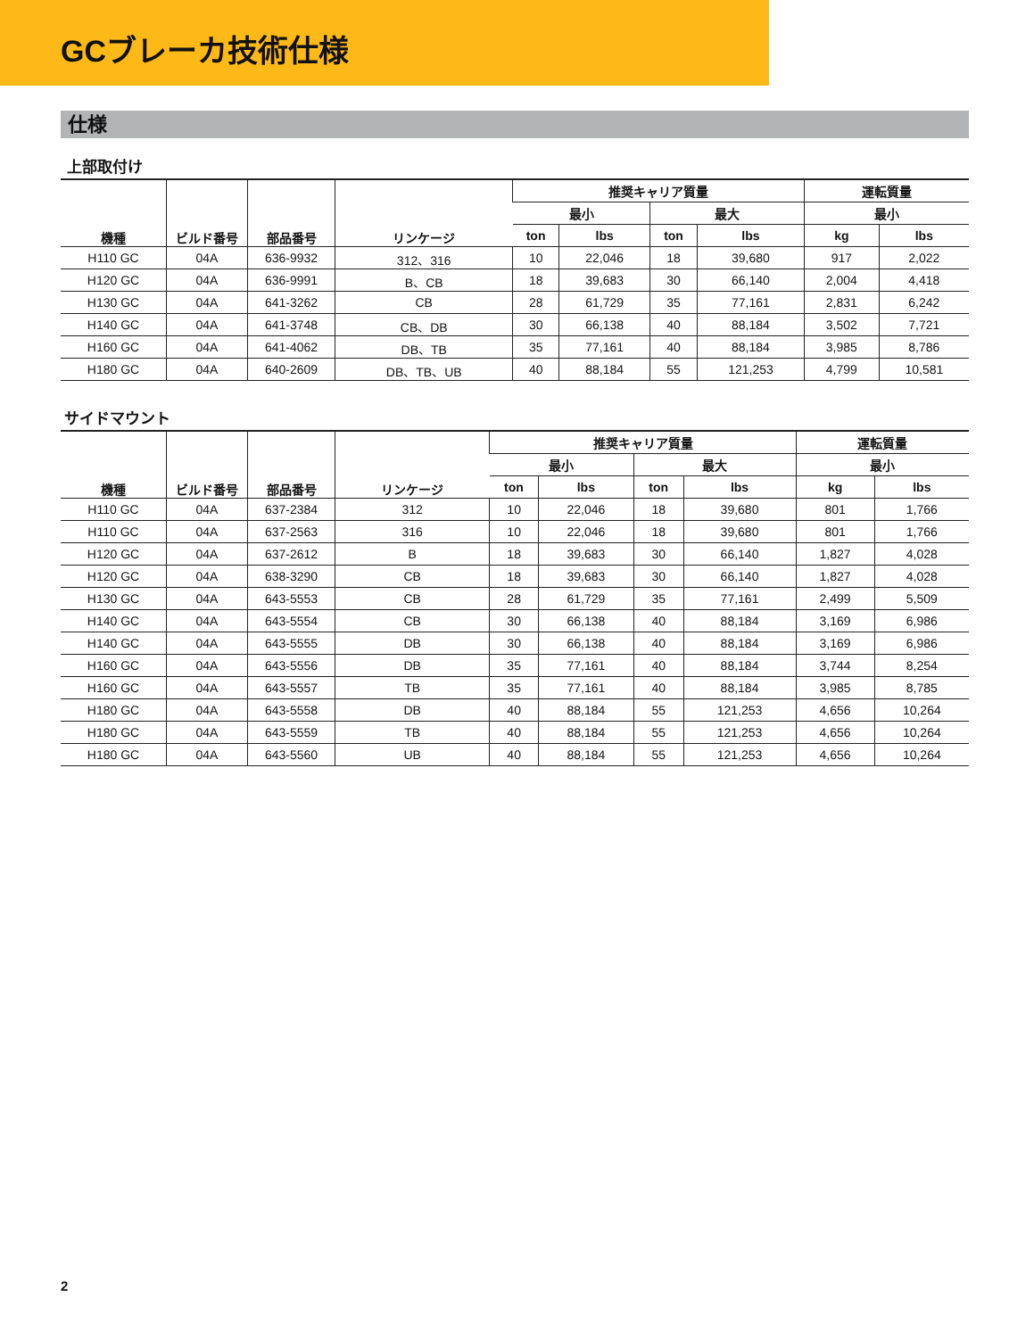GCブレーカ技術仕様
仕様
上部取付け
| 機種 | ビルド番号 | 部品番号 | リンケージ | 推奨キャリア質量 | | | | 運転質量 | |
| --- | --- | --- | --- | --- | --- | --- | --- | --- | --- |
| | | | | 最小 | | 最大 | | 最小 | |
| | | | | ton | lbs | ton | lbs | kg | lbs |
| H110 GC | 04A | 636-9932 | 312、316 | 10 | 22,046 | 18 | 39,680 | 917 | 2,022 |
| H120 GC | 04A | 636-9991 | B、CB | 18 | 39,683 | 30 | 66,140 | 2,004 | 4,418 |
| H130 GC | 04A | 641-3262 | CB | 28 | 61,729 | 35 | 77,161 | 2,831 | 6,242 |
| H140 GC | 04A | 641-3748 | CB、DB | 30 | 66,138 | 40 | 88,184 | 3,502 | 7,721 |
| H160 GC | 04A | 641-4062 | DB、TB | 35 | 77,161 | 40 | 88,184 | 3,985 | 8,786 |
| H180 GC | 04A | 640-2609 | DB、TB、UB | 40 | 88,184 | 55 | 121,253 | 4,799 | 10,581 |
サイドマウント
| 機種 | ビルド番号 | 部品番号 | リンケージ | 推奨キャリア質量 | | | | 運転質量 | |
| --- | --- | --- | --- | --- | --- | --- | --- | --- | --- |
| | | | | 最小 | | 最大 | | 最小 | |
| | | | | ton | lbs | ton | lbs | kg | lbs |
| H110 GC | 04A | 637-2384 | 312 | 10 | 22,046 | 18 | 39,680 | 801 | 1,766 |
| H110 GC | 04A | 637-2563 | 316 | 10 | 22,046 | 18 | 39,680 | 801 | 1,766 |
| H120 GC | 04A | 637-2612 | B | 18 | 39,683 | 30 | 66,140 | 1,827 | 4,028 |
| H120 GC | 04A | 638-3290 | CB | 18 | 39,683 | 30 | 66,140 | 1,827 | 4,028 |
| H130 GC | 04A | 643-5553 | CB | 28 | 61,729 | 35 | 77,161 | 2,499 | 5,509 |
| H140 GC | 04A | 643-5554 | CB | 30 | 66,138 | 40 | 88,184 | 3,169 | 6,986 |
| H140 GC | 04A | 643-5555 | DB | 30 | 66,138 | 40 | 88,184 | 3,169 | 6,986 |
| H160 GC | 04A | 643-5556 | DB | 35 | 77,161 | 40 | 88,184 | 3,744 | 8,254 |
| H160 GC | 04A | 643-5557 | TB | 35 | 77,161 | 40 | 88,184 | 3,985 | 8,785 |
| H180 GC | 04A | 643-5558 | DB | 40 | 88,184 | 55 | 121,253 | 4,656 | 10,264 |
| H180 GC | 04A | 643-5559 | TB | 40 | 88,184 | 55 | 121,253 | 4,656 | 10,264 |
| H180 GC | 04A | 643-5560 | UB | 40 | 88,184 | 55 | 121,253 | 4,656 | 10,264 |
2